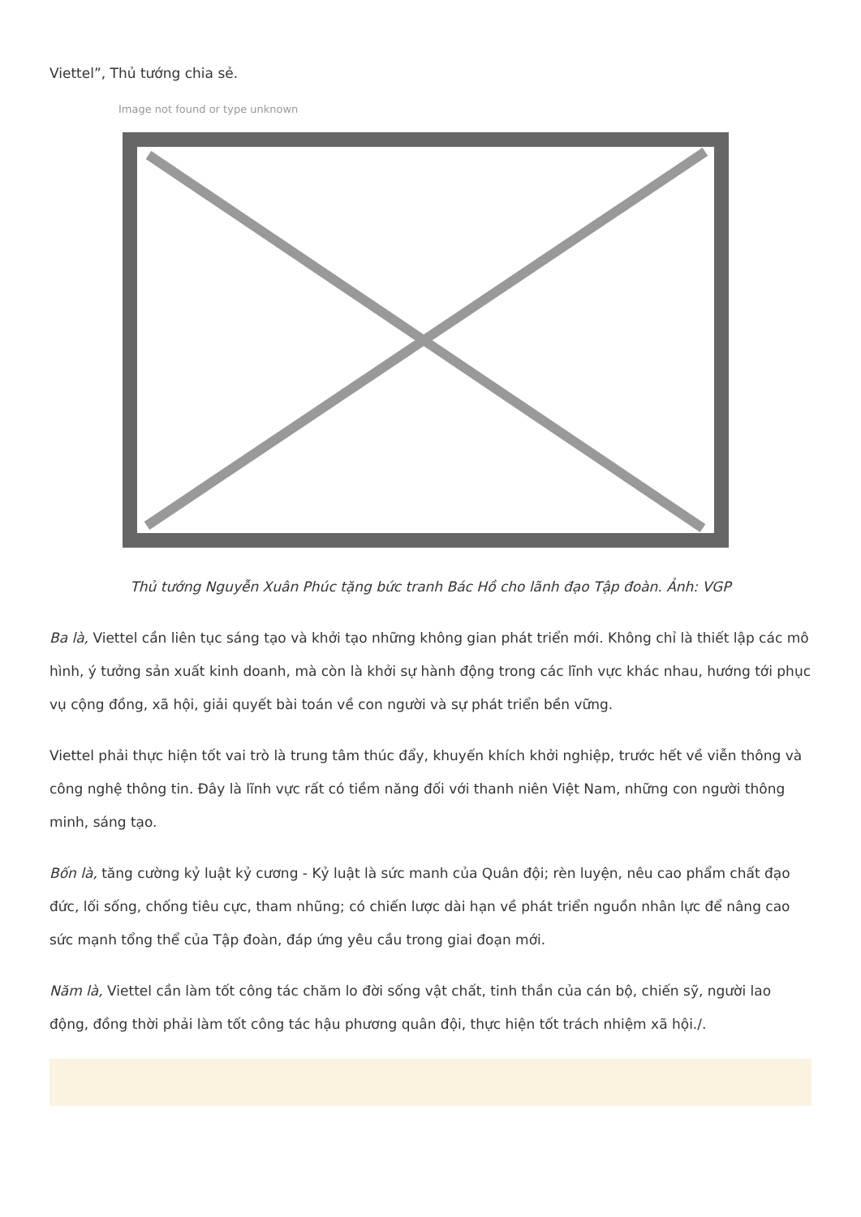Viettel”, Thủ tướng chia sẻ.
Image not found or type unknown
Thủ tướng Nguyễn Xuân Phúc tặng bức tranh Bác Hồ cho lãnh đạo Tập đoàn. Ảnh: VGP
Ba là, Viettel cần liên tục sáng tạo và khởi tạo những không gian phát triển mới. Không chỉ là thiết lập các mô hình, ý tưởng sản xuất kinh doanh, mà còn là khởi sự hành động trong các lĩnh vực khác nhau, hướng tới phục vụ cộng đồng, xã hội, giải quyết bài toán về con người và sự phát triển bền vững.
Viettel phải thực hiện tốt vai trò là trung tâm thúc đẩy, khuyến khích khởi nghiệp, trước hết về viễn thông và công nghệ thông tin. Đây là lĩnh vực rất có tiềm năng đối với thanh niên Việt Nam, những con người thông minh, sáng tạo.
Bốn là, tăng cường kỷ luật kỷ cương - Kỷ luật là sức manh của Quân đội; rèn luyện, nêu cao phẩm chất đạo đức, lối sống, chống tiêu cực, tham nhũng; có chiến lược dài hạn về phát triển nguồn nhân lực để nâng cao sức mạnh tổng thể của Tập đoàn, đáp ứng yêu cầu trong giai đoạn mới.
Năm là, Viettel cần làm tốt công tác chăm lo đời sống vật chất, tinh thần của cán bộ, chiến sỹ, người lao động, đồng thời phải làm tốt công tác hậu phương quân đội, thực hiện tốt trách nhiệm xã hội./.